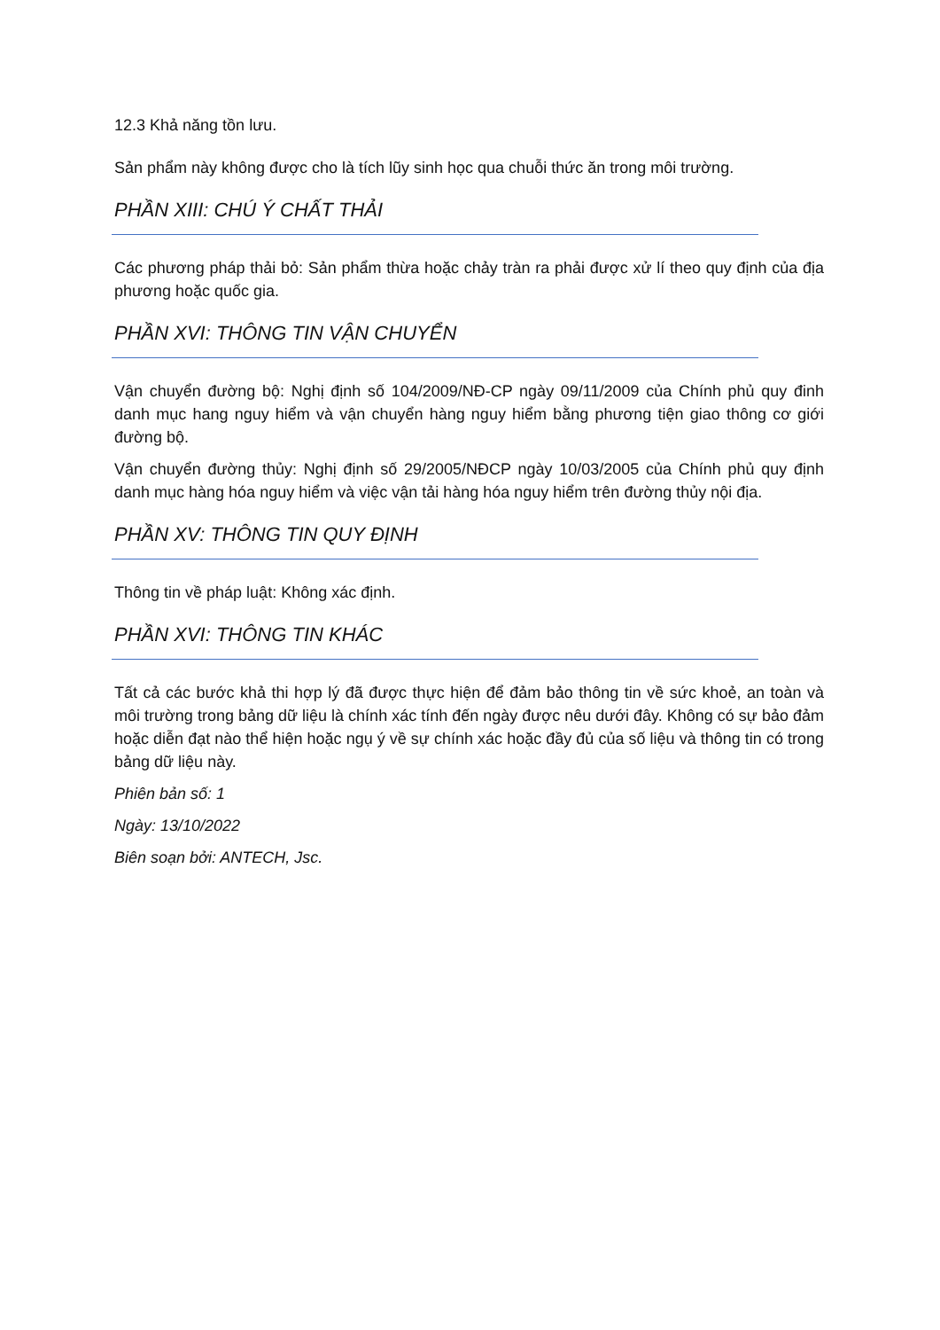12.3 Khả năng tồn lưu.
Sản phẩm này không được cho là tích lũy sinh học qua chuỗi thức ăn trong môi trường.
PHẦN XIII: CHÚ Ý CHẤT THẢI
Các phương pháp thải bỏ: Sản phẩm thừa hoặc chảy tràn ra phải được xử lí theo quy định của địa phương hoặc quốc gia.
PHẦN XVI: THÔNG TIN VẬN CHUYỂN
Vận chuyển đường bộ: Nghị định số 104/2009/NĐ-CP ngày 09/11/2009 của Chính phủ quy đinh danh mục hang nguy hiểm và vận chuyển hàng nguy hiểm bằng phương tiện giao thông cơ giới đường bộ.
Vận chuyển đường thủy: Nghị định số 29/2005/NĐCP ngày 10/03/2005 của Chính phủ quy định danh mục hàng hóa nguy hiểm và việc vận tải hàng hóa nguy hiểm trên đường thủy nội địa.
PHẦN XV: THÔNG TIN QUY ĐỊNH
Thông tin về pháp luật: Không xác định.
PHẦN XVI: THÔNG TIN KHÁC
Tất cả các bước khả thi hợp lý đã được thực hiện để đảm bảo thông tin về sức khoẻ, an toàn và môi trường trong bảng dữ liệu là chính xác tính đến ngày được nêu dưới đây. Không có sự bảo đảm hoặc diễn đạt nào thể hiện hoặc ngụ ý về sự chính xác hoặc đầy đủ của số liệu và thông tin có trong bảng dữ liệu này.
Phiên bản số: 1
Ngày: 13/10/2022
Biên soạn bởi: ANTECH, Jsc.